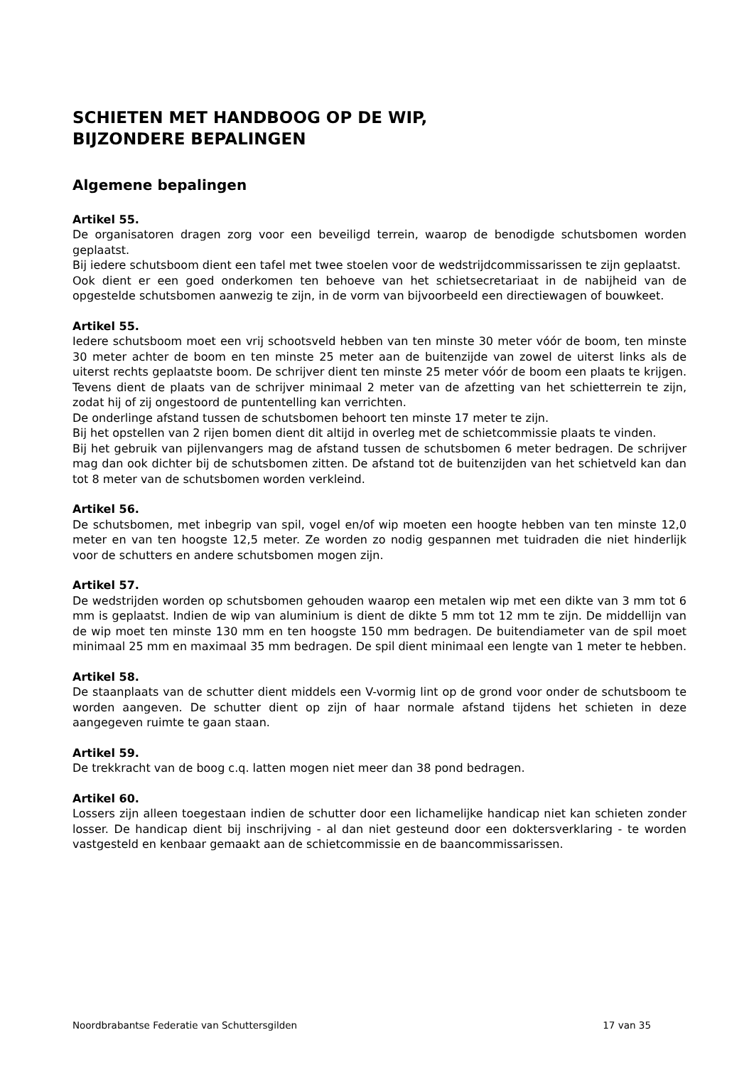SCHIETEN MET HANDBOOG OP DE WIP,
BIJZONDERE BEPALINGEN
Algemene bepalingen
Artikel 55.
De organisatoren dragen zorg voor een beveiligd terrein, waarop de benodigde schutsbomen worden geplaatst.
Bij iedere schutsboom dient een tafel met twee stoelen voor de wedstrijdcommissarissen te zijn geplaatst.
Ook dient er een goed onderkomen ten behoeve van het schietsecretariaat in de nabijheid van de opgestelde schutsbomen aanwezig te zijn, in de vorm van bijvoorbeeld een directiewagen of bouwkeet.
Artikel 55.
Iedere schutsboom moet een vrij schootsveld hebben van ten minste 30 meter vóór de boom, ten minste 30 meter achter de boom en ten minste 25 meter aan de buitenzijde van zowel de uiterst links als de uiterst rechts geplaatste boom. De schrijver dient ten minste 25 meter vóór de boom een plaats te krijgen. Tevens dient de plaats van de schrijver minimaal 2 meter van de afzetting van het schietterrein te zijn, zodat hij of zij ongestoord de puntentelling kan ver­richten.
De onderlinge afstand tussen de schutsbomen behoort ten minste 17 meter te zijn.
Bij het opstellen van 2 rijen bomen dient dit altijd in overleg met de schietcommissie plaats te vinden.
Bij het gebruik van pijlenvangers mag de afstand tussen de schutsbomen 6 meter bedragen. De schrijver mag dan ook dichter bij de schutsbomen zitten. De afstand tot de buitenzijden van het schietveld kan dan tot 8 meter van de schutsbomen worden verkleind.
Artikel 56.
De schutsbomen, met inbegrip van spil, vogel en/of wip moeten een hoogte hebben van ten minste 12,0 meter en van ten hoogste 12,5 meter. Ze worden zo nodig gespannen met tuidra­den die niet hinderlijk voor de schutters en andere schutsbomen mogen zijn.
Artikel 57.
De wedstrijden worden op schutsbomen gehouden waarop een metalen wip met een dikte van 3 mm tot 6 mm is geplaatst. Indien de wip van aluminium is dient de dikte 5 mm tot 12 mm te zijn. De middellijn van de wip moet ten minste 130 mm en ten hoogste 150 mm bedragen. De buitendiameter van de spil moet minimaal 25 mm en maximaal 35 mm bedragen. De spil dient minimaal een lengte van 1 meter te hebben.
Artikel 58.
De staanplaats van de schutter dient middels een V-vormig lint op de grond voor onder de schutsboom te worden aangeven. De schutter dient op zijn of haar normale afstand tijdens het schieten in deze aangegeven ruimte te gaan staan.
Artikel 59.
De trekkracht van de boog c.q. latten mogen niet meer dan 38 pond bedragen.
Artikel 60.
Lossers zijn alleen toegestaan indien de schutter door een lichamelijke handicap niet kan schieten zonder losser. De handicap dient bij inschrijving - al dan niet gesteund door een dok­tersverklaring - te worden vastgesteld en kenbaar gemaakt aan de schietcommissie en de baancommissarissen.
Noordbrabantse Federatie van Schuttersgilden 17 van 35